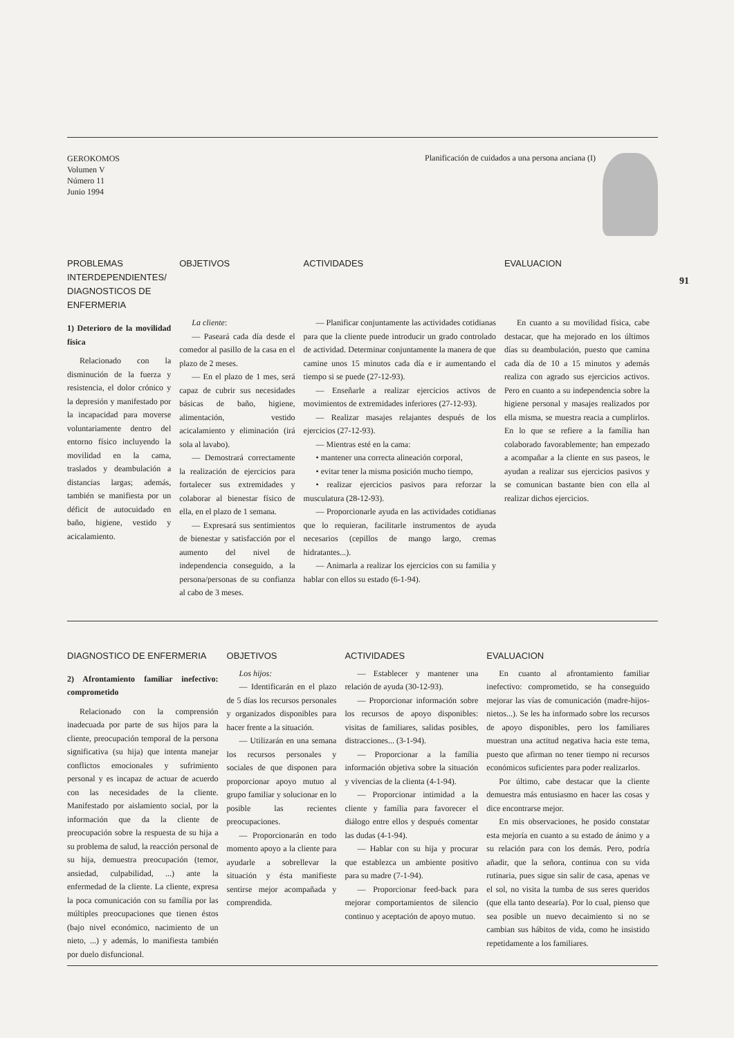GEROKOMOS
Volumen V
Número 11
Junio 1994
Planificación de cuidados a una persona anciana (I)
91
| PROBLEMAS INTERDEPENDIENTES/ DIAGNOSTICOS DE ENFERMERIA | OBJETIVOS | ACTIVIDADES | EVALUACION |
| --- | --- | --- | --- |
| 1) Deterioro de la movilidad física Relacionado con la disminución de la fuerza y resistencia, el dolor crónico y la depresión y manifestado por la incapacidad para moverse voluntariamente dentro del entorno físico incluyendo la movilidad en la cama, traslados y deambulación a distancias largas; además, también se manifiesta por un déficit de autocuidado en baño, higiene, vestido y acicalamiento. | La cliente : — Paseará cada día desde el comedor al pasillo de la casa en el plazo de 2 meses. — En el plazo de 1 mes, será capaz de cubrir sus necesidades básicas de baño, higiene, alimentación, vestido acicalamiento y eliminación (irá sola al lavabo). — Demostrará correctamente la realización de ejercicios para fortalecer sus extremidades y colaborar al bienestar físico de ella, en el plazo de 1 semana. — Expresará sus sentimientos de bienestar y satisfacción por el aumento del nivel de independencia conseguido, a la persona/personas de su confianza al cabo de 3 meses. | — Planificar conjuntamente las actividades cotidianas para que la cliente puede introducir un grado controlado de actividad. Determinar conjuntamente la manera de que camine unos 15 minutos cada día e ir aumentando el tiempo si se puede (27-12-93). — Enseñarle a realizar ejercicios activos de movimientos de extremidades inferiores (27-12-93). — Realizar masajes relajantes después de los ejercicios (27-12-93). — Mientras esté en la cama: • mantener una correcta alineación corporal, • evitar tener la misma posición mucho tiempo, • realizar ejercicios pasivos para reforzar la musculatura (28-12-93). — Proporcionarle ayuda en las actividades cotidianas que lo requieran, facilitarle instrumentos de ayuda necesarios (cepillos de mango largo, cremas hidratantes...). — Animarla a realizar los ejercicios con su familia y hablar con ellos su estado (6-1-94). | En cuanto a su movilidad física, cabe destacar, que ha mejorado en los últimos días su deambulación, puesto que camina cada día de 10 a 15 minutos y además realiza con agrado sus ejercicios activos. Pero en cuanto a su independencia sobre la higiene personal y masajes realizados por ella misma, se muestra reacia a cumplirlos. En lo que se refiere a la família han colaborado favorablemente; han empezado a acompañar a la cliente en sus paseos, le ayudan a realizar sus ejercicios pasivos y se comunican bastante bien con ella al realizar dichos ejercicios. |
| DIAGNOSTICO DE ENFERMERIA | OBJETIVOS | ACTIVIDADES | EVALUACION |
| --- | --- | --- | --- |
| 2) Afrontamiento familiar inefectivo: comprometido Relacionado con la comprensión inadecuada por parte de sus hijos para la cliente, preocupación temporal de la persona significativa (su hija) que intenta manejar conflictos emocionales y sufrimiento personal y es incapaz de actuar de acuerdo con las necesidades de la cliente. Manifestado por aislamiento social, por la información que da la cliente de preocupación sobre la respuesta de su hija a su problema de salud, la reacción personal de su hija, demuestra preocupación (temor, ansiedad, culpabilidad, ...) ante la enfermedad de la cliente. La cliente, expresa la poca comunicación con su família por las múltiples preocupaciones que tienen éstos (bajo nivel económico, nacimiento de un nieto, ...) y además, lo manifiesta también por duelo disfuncional. | Los hijos: — Identificarán en el plazo de 5 días los recursos personales y organizados disponibles para hacer frente a la situación. — Utilizarán en una semana los recursos personales y sociales de que disponen para proporcionar apoyo mutuo al grupo familiar y solucionar en lo posible las recientes preocupaciones. — Proporcionarán en todo momento apoyo a la cliente para ayudarle a sobrellevar la situación y ésta manifieste sentirse mejor acompañada y comprendida. | — Establecer y mantener una relación de ayuda (30-12-93). — Proporcionar información sobre los recursos de apoyo disponibles: visitas de familiares, salidas posibles, distracciones... (3-1-94). — Proporcionar a la família información objetiva sobre la situación y vivencias de la clienta (4-1-94). — Proporcionar intimidad a la cliente y família para favorecer el diálogo entre ellos y después comentar las dudas (4-1-94). — Hablar con su hija y procurar que establezca un ambiente positivo para su madre (7-1-94). — Proporcionar feed-back para mejorar comportamientos de silencio continuo y aceptación de apoyo mutuo. | En cuanto al afrontamiento familiar inefectivo: comprometido, se ha conseguido mejorar las vías de comunicación (madre-hijos-nietos...). Se les ha informado sobre los recursos de apoyo disponibles, pero los familiares muestran una actitud negativa hacia este tema, puesto que afirman no tener tiempo ni recursos económicos suficientes para poder realizarlos. Por último, cabe destacar que la cliente demuestra más entusiasmo en hacer las cosas y dice encontrarse mejor. En mis observaciones, he posido constatar esta mejoría en cuanto a su estado de ánimo y a su relación para con los demás. Pero, podría añadir, que la señora, continua con su vida rutinaria, pues sigue sin salir de casa, apenas ve el sol, no visita la tumba de sus seres queridos (que ella tanto desearía). Por lo cual, pienso que sea posible un nuevo decaimiento si no se cambian sus hábitos de vida, como he insistido repetidamente a los familiares. |